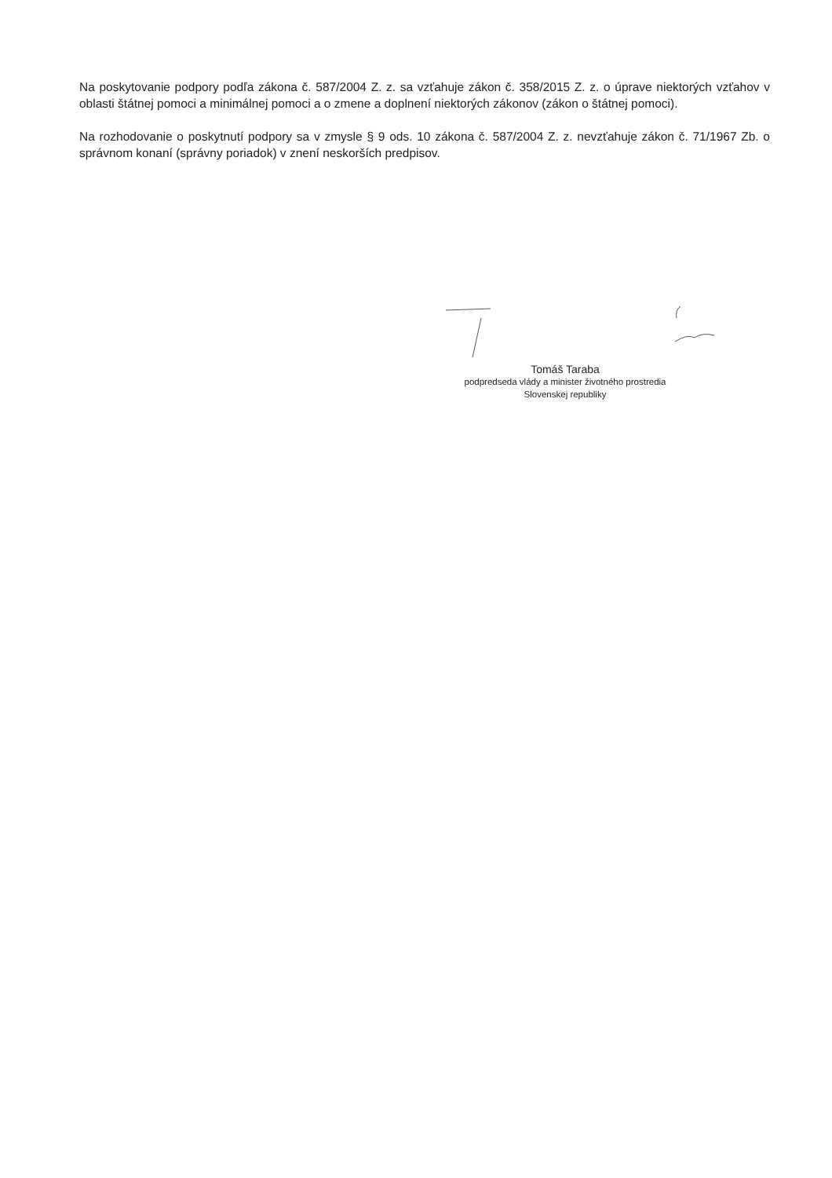Na poskytovanie podpory podľa zákona č. 587/2004 Z. z. sa vzťahuje zákon č. 358/2015 Z. z. o úprave niektorých vzťahov v oblasti štátnej pomoci a minimálnej pomoci a o zmene a doplnení niektorých zákonov (zákon o štátnej pomoci).
Na rozhodovanie o poskytnutí podpory sa v zmysle § 9 ods. 10 zákona č. 587/2004 Z. z. nevzťahuje zákon č. 71/1967 Zb. o správnom konaní (správny poriadok) v znení neskorších predpisov.
Tomáš Taraba
podpredseda vlády a minister životného prostredia
Slovenskej republiky